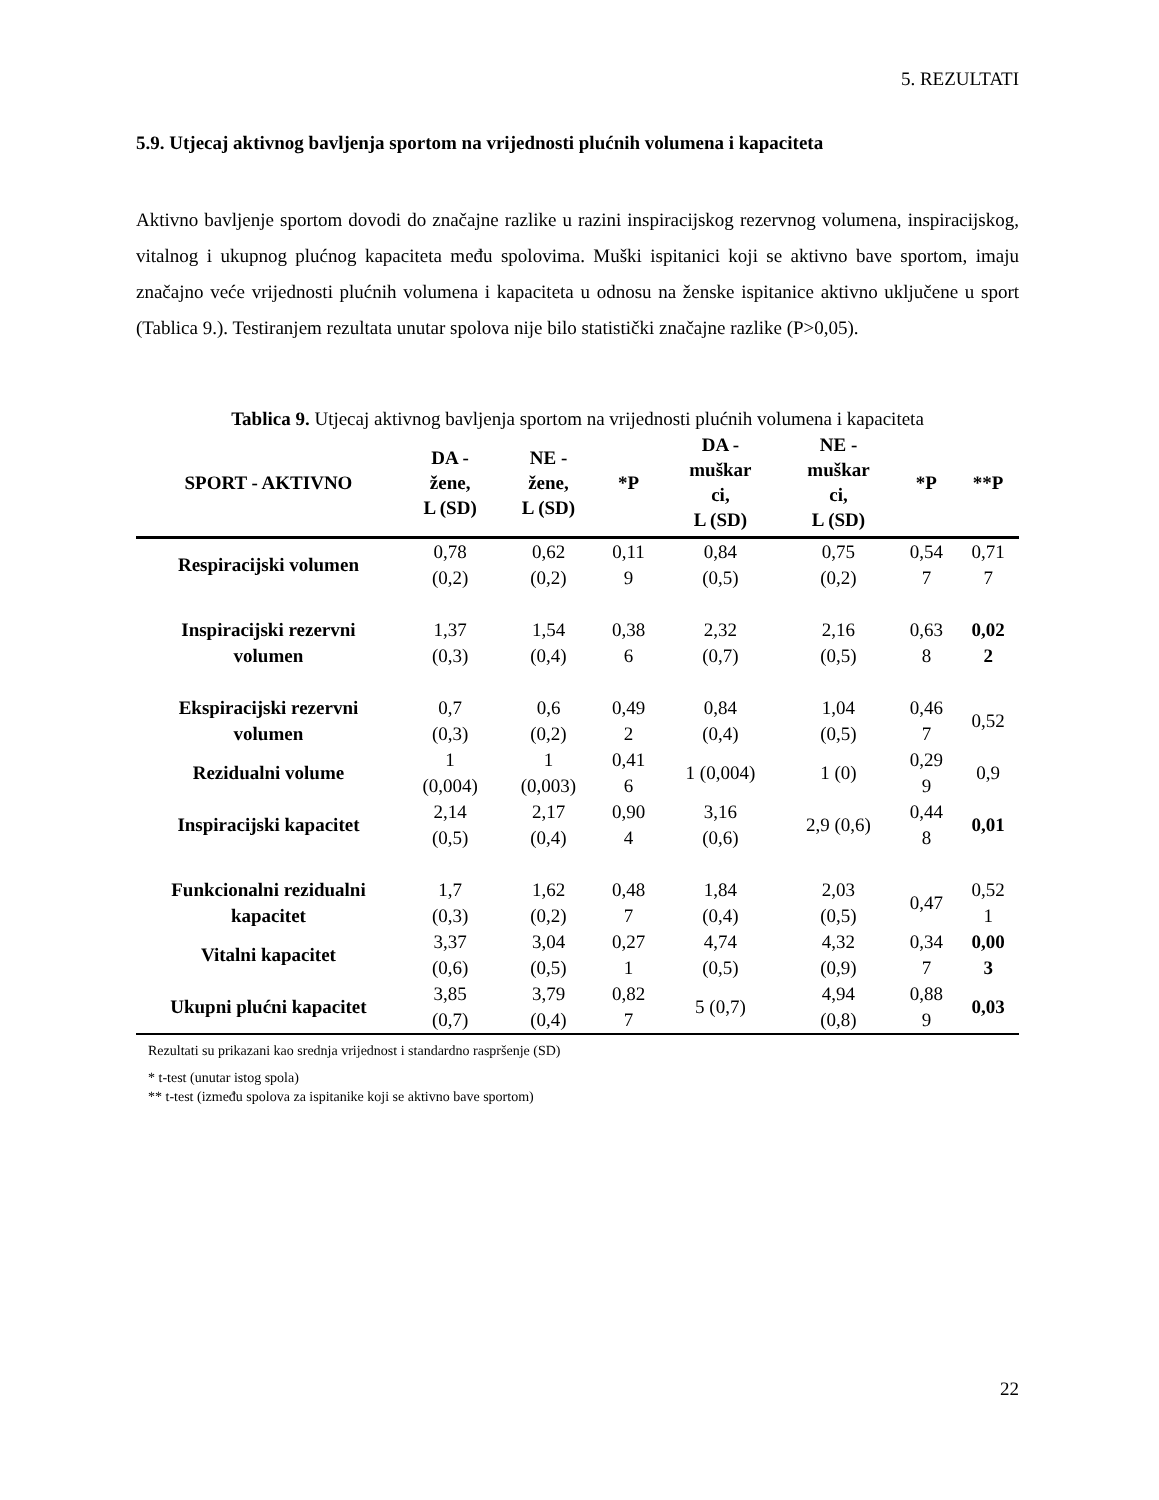5. REZULTATI
5.9. Utjecaj aktivnog bavljenja sportom na vrijednosti plućnih volumena i kapaciteta
Aktivno bavljenje sportom dovodi do značajne razlike u razini inspiracijskog rezervnog volumena, inspiracijskog, vitalnog i ukupnog plućnog kapaciteta među spolovima. Muški ispitanici koji se aktivno bave sportom, imaju značajno veće vrijednosti plućnih volumena i kapaciteta u odnosu na ženske ispitanice aktivno uključene u sport (Tablica 9.). Testiranjem rezultata unutar spolova nije bilo statistički značajne razlike (P>0,05).
Tablica 9. Utjecaj aktivnog bavljenja sportom na vrijednosti plućnih volumena i kapaciteta
| SPORT - AKTIVNO | DA - žene, L (SD) | NE - žene, L (SD) | *P | DA - muškar ci, L (SD) | NE - muškar ci, L (SD) | *P | **P |
| --- | --- | --- | --- | --- | --- | --- | --- |
| Respiracijski volumen | 0,78 (0,2) | 0,62 (0,2) | 0,11 9 | 0,84 (0,5) | 0,75 (0,2) | 0,54 7 | 0,71 7 |
| Inspiracijski rezervni volumen | 1,37 (0,3) | 1,54 (0,4) | 0,38 6 | 2,32 (0,7) | 2,16 (0,5) | 0,63 8 | 0,02 2 |
| Ekspiracijski rezervni volumen | 0,7 (0,3) | 0,6 (0,2) | 0,49 2 | 0,84 (0,4) | 1,04 (0,5) | 0,46 7 | 0,52 |
| Rezidualni volume | 1 (0,004) | 1 (0,003) | 0,41 6 | 1 (0,004) | 1 (0) | 0,29 9 | 0,9 |
| Inspiracijski kapacitet | 2,14 (0,5) | 2,17 (0,4) | 0,90 4 | 3,16 (0,6) | 2,9 (0,6) | 0,44 8 | 0,01 |
| Funkcionalni rezidualni kapacitet | 1,7 (0,3) | 1,62 (0,2) | 0,48 7 | 1,84 (0,4) | 2,03 (0,5) | 0,47 | 0,52 1 |
| Vitalni kapacitet | 3,37 (0,6) | 3,04 (0,5) | 0,27 1 | 4,74 (0,5) | 4,32 (0,9) | 0,34 7 | 0,00 3 |
| Ukupni plućni kapacitet | 3,85 (0,7) | 3,79 (0,4) | 0,82 7 | 5 (0,7) | 4,94 (0,8) | 0,88 9 | 0,03 |
Rezultati su prikazani kao srednja vrijednost i standardno raspršenje (SD)
* t-test (unutar istog spola)
** t-test (između spolova za ispitanike koji se aktivno bave sportom)
22